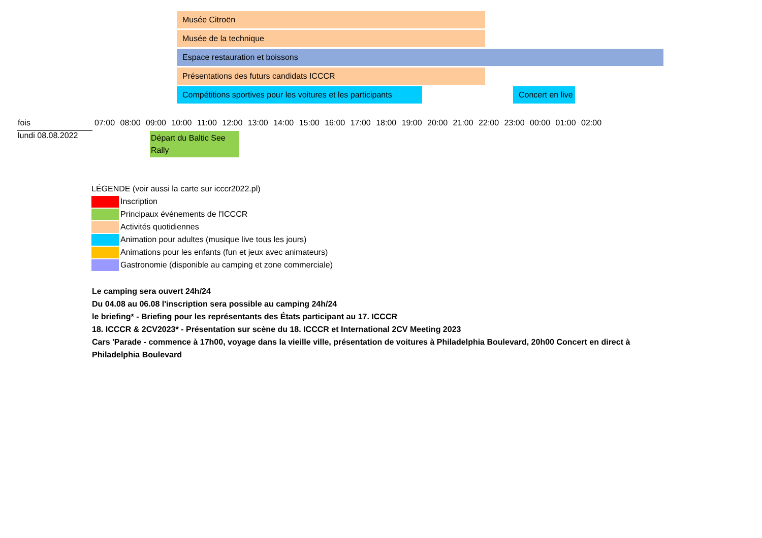Musée Citroën
Musée de la technique
Espace restauration et boissons
Présentations des futurs candidats ICCCR
Compétitions sportives pour les voitures et les participants
Concert en live
| fois | 07:00 08:00 09:00 10:00 11:00 12:00 13:00 14:00 15:00 16:00 17:00 18:00 19:00 20:00 21:00 22:00 23:00 00:00 01:00 02:00 |
| lundi 08.08.2022 | Départ du Baltic See Rally |
LÉGENDE (voir aussi la carte sur icccr2022.pl)
Inscription
Principaux événements de l'ICCCR
Activités quotidiennes
Animation pour adultes (musique live tous les jours)
Animations pour les enfants (fun et jeux avec animateurs)
Gastronomie (disponible au camping et zone commerciale)
Le camping sera ouvert 24h/24
Du 04.08 au 06.08 l'inscription sera possible au camping 24h/24
le briefing* - Briefing pour les représentants des États participant au 17. ICCCR
18. ICCCR & 2CV2023* - Présentation sur scène du 18. ICCCR et International 2CV Meeting 2023
Cars 'Parade - commence à 17h00, voyage dans la vieille ville, présentation de voitures à Philadelphia Boulevard, 20h00 Concert en direct à Philadelphia Boulevard